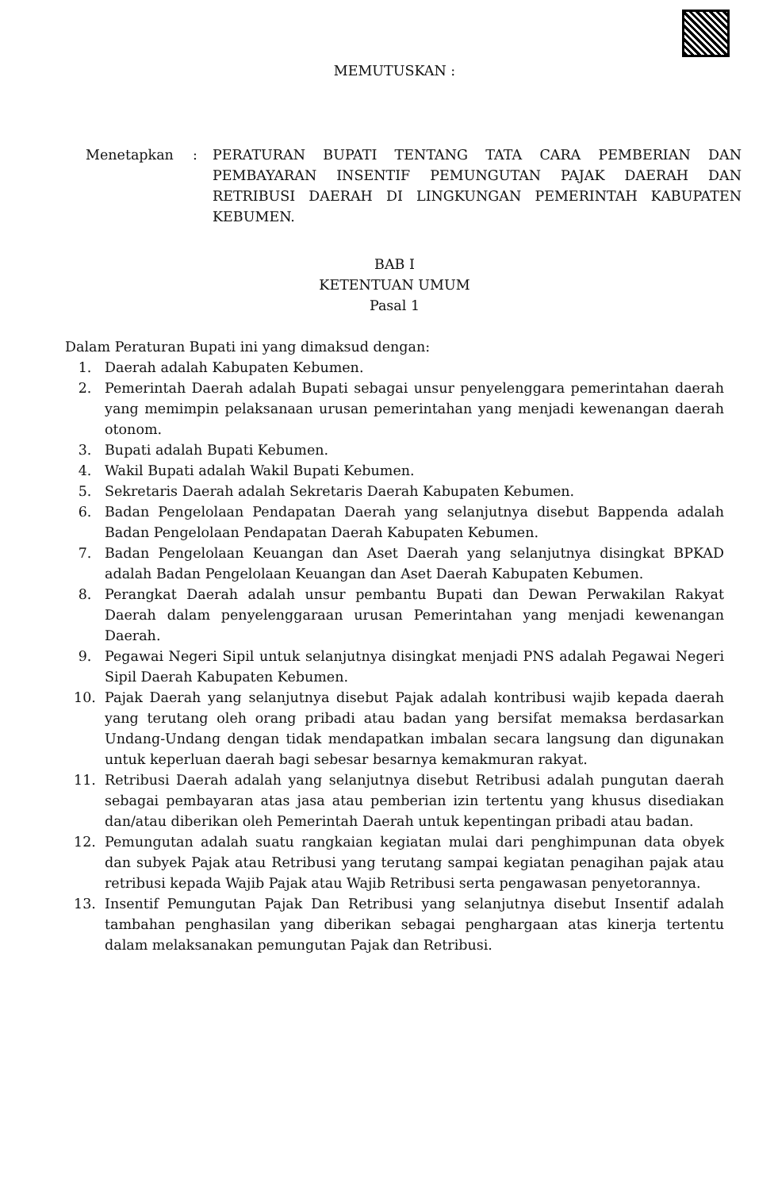MEMUTUSKAN :
Menetapkan : PERATURAN BUPATI TENTANG TATA CARA PEMBERIAN DAN PEMBAYARAN INSENTIF PEMUNGUTAN PAJAK DAERAH DAN RETRIBUSI DAERAH DI LINGKUNGAN PEMERINTAH KABUPATEN KEBUMEN.
BAB I
KETENTUAN UMUM
Pasal 1
Dalam Peraturan Bupati ini yang dimaksud dengan:
1. Daerah adalah Kabupaten Kebumen.
2. Pemerintah Daerah adalah Bupati sebagai unsur penyelenggara pemerintahan daerah yang memimpin pelaksanaan urusan pemerintahan yang menjadi kewenangan daerah otonom.
3. Bupati adalah Bupati Kebumen.
4. Wakil Bupati adalah Wakil Bupati Kebumen.
5. Sekretaris Daerah adalah Sekretaris Daerah Kabupaten Kebumen.
6. Badan Pengelolaan Pendapatan Daerah yang selanjutnya disebut Bappenda adalah Badan Pengelolaan Pendapatan Daerah Kabupaten Kebumen.
7. Badan Pengelolaan Keuangan dan Aset Daerah yang selanjutnya disingkat BPKAD adalah Badan Pengelolaan Keuangan dan Aset Daerah Kabupaten Kebumen.
8. Perangkat Daerah adalah unsur pembantu Bupati dan Dewan Perwakilan Rakyat Daerah dalam penyelenggaraan urusan Pemerintahan yang menjadi kewenangan Daerah.
9. Pegawai Negeri Sipil untuk selanjutnya disingkat menjadi PNS adalah Pegawai Negeri Sipil Daerah Kabupaten Kebumen.
10. Pajak Daerah yang selanjutnya disebut Pajak adalah kontribusi wajib kepada daerah yang terutang oleh orang pribadi atau badan yang bersifat memaksa berdasarkan Undang-Undang dengan tidak mendapatkan imbalan secara langsung dan digunakan untuk keperluan daerah bagi sebesar besarnya kemakmuran rakyat.
11. Retribusi Daerah adalah yang selanjutnya disebut Retribusi adalah pungutan daerah sebagai pembayaran atas jasa atau pemberian izin tertentu yang khusus disediakan dan/atau diberikan oleh Pemerintah Daerah untuk kepentingan pribadi atau badan.
12. Pemungutan adalah suatu rangkaian kegiatan mulai dari penghimpunan data obyek dan subyek Pajak atau Retribusi yang terutang sampai kegiatan penagihan pajak atau retribusi kepada Wajib Pajak atau Wajib Retribusi serta pengawasan penyetorannya.
13. Insentif Pemungutan Pajak Dan Retribusi yang selanjutnya disebut Insentif adalah tambahan penghasilan yang diberikan sebagai penghargaan atas kinerja tertentu dalam melaksanakan pemungutan Pajak dan Retribusi.